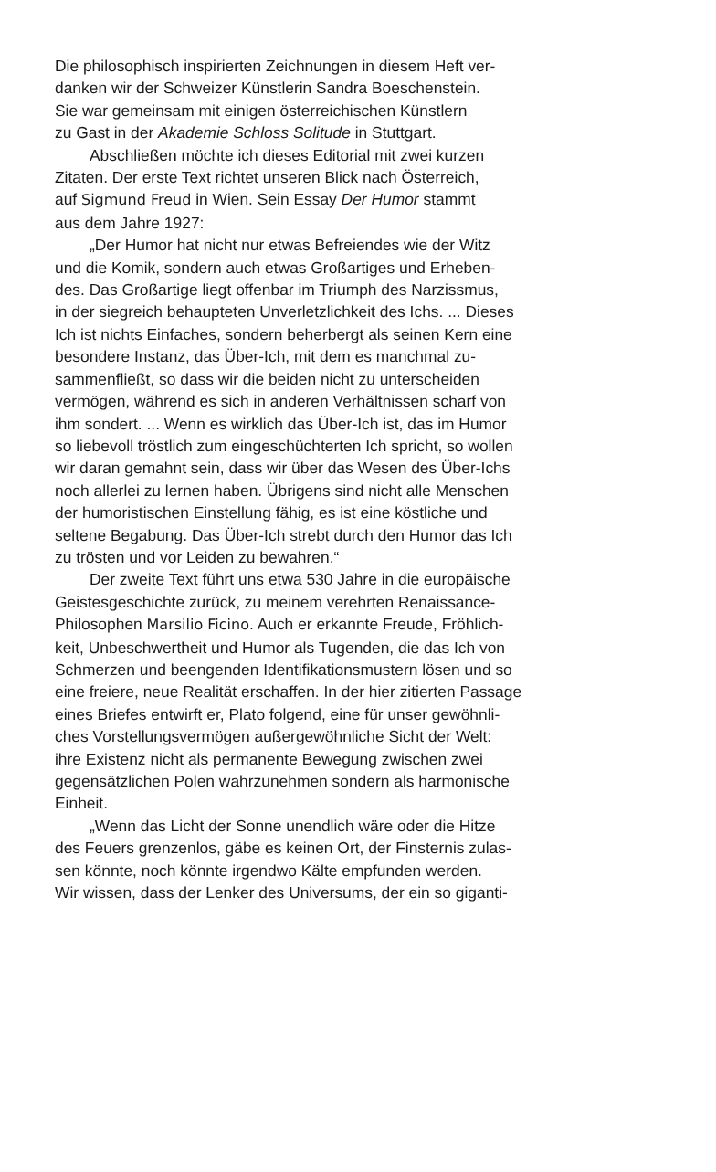Die philosophisch inspirierten Zeichnungen in diesem Heft ver-
danken wir der Schweizer Künstlerin Sandra Boeschenstein.
Sie war gemeinsam mit einigen österreichischen Künstlern
zu Gast in der Akademie Schloss Solitude in Stuttgart.
Abschließen möchte ich dieses Editorial mit zwei kurzen
Zitaten. Der erste Text richtet unseren Blick nach Österreich,
auf Sigmund Freud in Wien. Sein Essay Der Humor stammt
aus dem Jahre 1927:
„Der Humor hat nicht nur etwas Befreiendes wie der Witz
und die Komik, sondern auch etwas Großartiges und Erheben-
des. Das Großartige liegt offenbar im Triumph des Narzissmus,
in der siegreich behaupteten Unverletzlichkeit des Ichs. ... Dieses
Ich ist nichts Einfaches, sondern beherbergt als seinen Kern eine
besondere Instanz, das Über-Ich, mit dem es manchmal zu-
sammenfließt, so dass wir die beiden nicht zu unterscheiden
vermögen, während es sich in anderen Verhältnissen scharf von
ihm sondert. ... Wenn es wirklich das Über-Ich ist, das im Humor
so liebevoll tröstlich zum eingeschüchterten Ich spricht, so wollen
wir daran gemahnt sein, dass wir über das Wesen des Über-Ichs
noch allerlei zu lernen haben. Übrigens sind nicht alle Menschen
der humoristischen Einstellung fähig, es ist eine köstliche und
seltene Begabung. Das Über-Ich strebt durch den Humor das Ich
zu trösten und vor Leiden zu bewahren.“
Der zweite Text führt uns etwa 530 Jahre in die europäische
Geistesgeschichte zurück, zu meinem verehrten Renaissance-
Philosophen Marsilio Ficino. Auch er erkannte Freude, Fröhlich-
keit, Unbeschwertheit und Humor als Tugenden, die das Ich von
Schmerzen und beengenden Identifikationsmustern lösen und so
eine freiere, neue Realität erschaffen. In der hier zitierten Passage
eines Briefes entwirft er, Plato folgend, eine für unser gewöhnli-
ches Vorstellungsvermögen außergewöhnliche Sicht der Welt:
ihre Existenz nicht als permanente Bewegung zwischen zwei
gegensätzlichen Polen wahrzunehmen sondern als harmonische
Einheit.
„Wenn das Licht der Sonne unendlich wäre oder die Hitze
des Feuers grenzenlos, gäbe es keinen Ort, der Finsternis zulas-
sen könnte, noch könnte irgendwo Kälte empfunden werden.
Wir wissen, dass der Lenker des Universums, der ein so giganti-